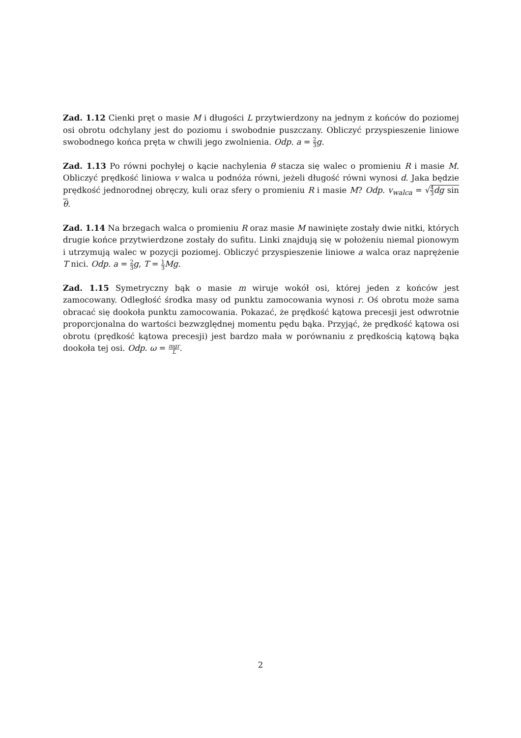Zad. 1.12 Cienki pręt o masie M i długości L przytwierdzony na jednym z końców do poziomej osi obrotu odchylany jest do poziomu i swobodnie puszczany. Obliczyć przyspieszenie liniowe swobodnego końca pręta w chwili jego zwolnienia. Odp. a = 2 3 g.
Zad. 1.13 Po równi pochyłej o kącie nachylenia θ stacza się walec o promieniu R i masie M. Obliczyć prędkość liniowa v walca u podnóża równi, jeżeli długość równi wynosi d. Jaka będzie prędkość jednorodnej obręczy, kuli oraz sfery o promieniu R i masie M? Odp. v<sub>walca</sub> = √4 3 dg sin θ.
Zad. 1.14 Na brzegach walca o promieniu R oraz masie M nawinięte zostały dwie nitki, których drugie końce przytwierdzone zostały do sufitu. Linki znajdują się w położeniu niemal pionowym i utrzymują walec w pozycji poziomej. Obliczyć przyspieszenie liniowe a walca oraz naprężenie T nici. Odp. a = 2 3 g, T = 1 3 Mg.
Zad. 1.15 Symetryczny bąk o masie m wiruje wokół osi, której jeden z końców jest zamocowany. Odległość środka masy od punktu zamocowania wynosi r. Oś obrotu może sama obracać się dookoła punktu zamocowania. Pokazać, że prędkość kątowa precesji jest odwrotnie proporcjonalna do wartości bezwzględnej momentu pędu bąka. Przyjąć, że prędkość kątowa osi obrotu (prędkość kątowa precesji) jest bardzo mała w porównaniu z prędkością kątową bąka dookoła tej osi. Odp. ω = mgr L.
2